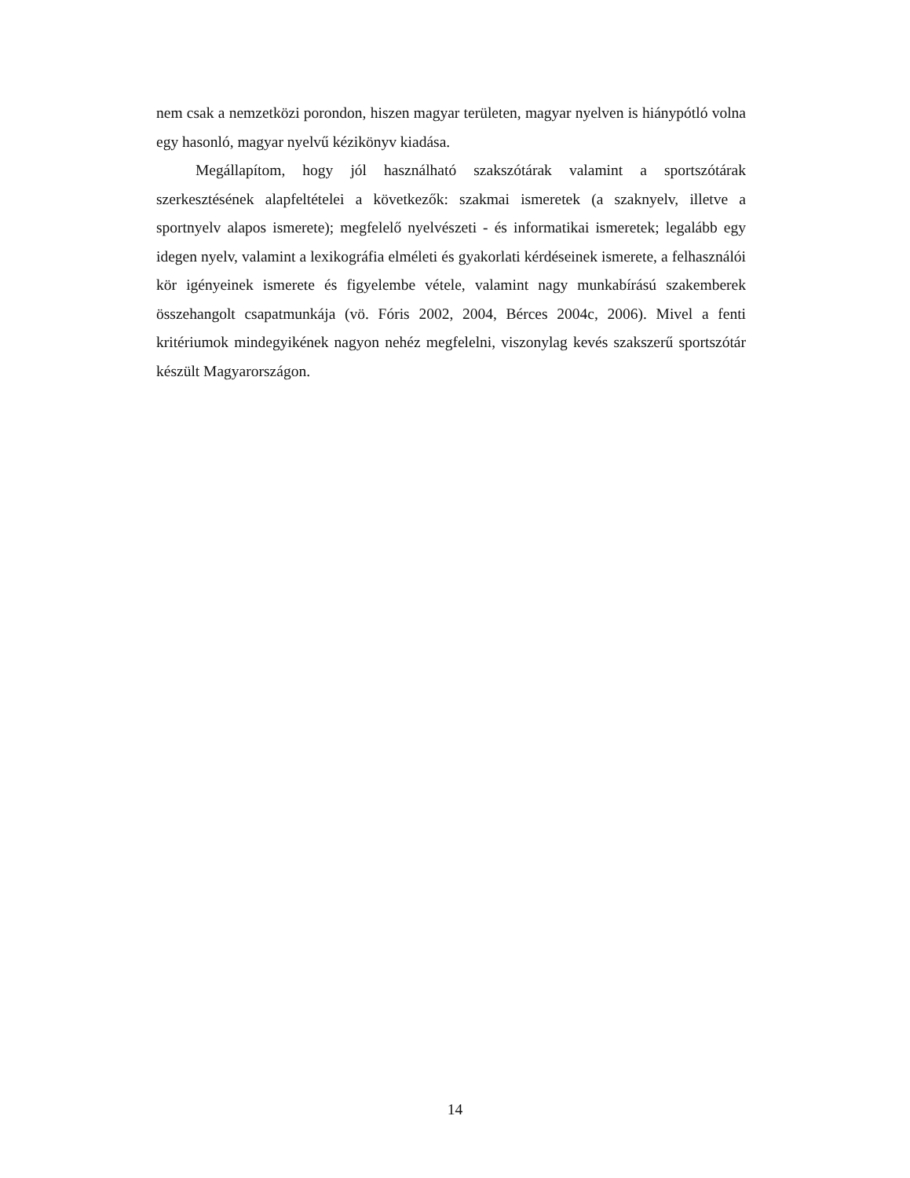nem csak a nemzetközi porondon, hiszen magyar területen, magyar nyelven is hiánypótló volna egy hasonló, magyar nyelvű kézikönyv kiadása.
Megállapítom, hogy jól használható szakszótárak valamint a sportszótárak szerkesztésének alapfeltételei a következők: szakmai ismeretek (a szaknyelv, illetve a sportnyelv alapos ismerete); megfelelő nyelvészeti - és informatikai ismeretek; legalább egy idegen nyelv, valamint a lexikográfia elméleti és gyakorlati kérdéseinek ismerete, a felhasználói kör igényeinek ismerete és figyelembe vétele, valamint nagy munkabírású szakemberek összehangolt csapatmunkája (vö. Fóris 2002, 2004, Bérces 2004c, 2006). Mivel a fenti kritériumok mindegyikének nagyon nehéz megfelelni, viszonylag kevés szakszerű sportszótár készült Magyarországon.
14